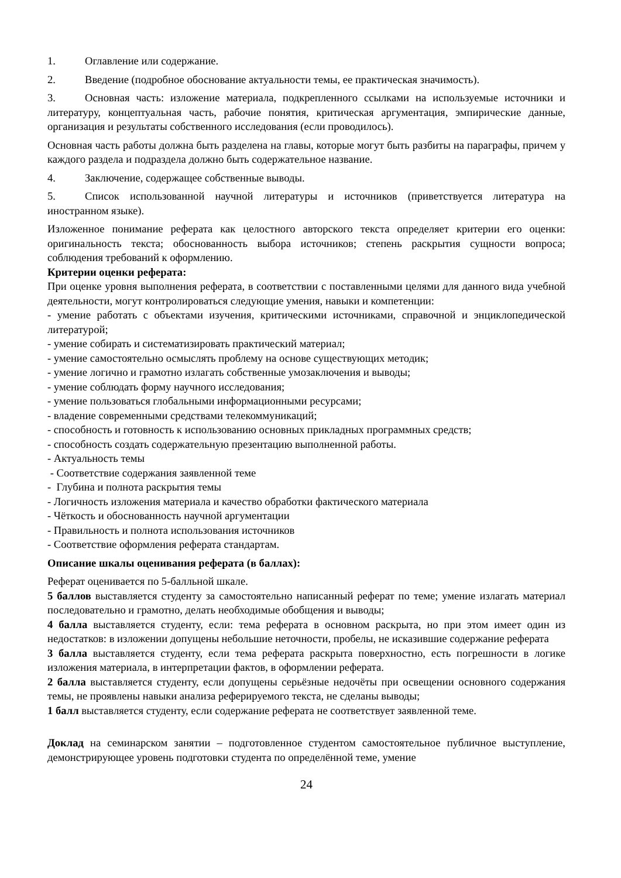1. Оглавление или содержание.
2. Введение (подробное обоснование актуальности темы, ее практическая значимость).
3. Основная часть: изложение материала, подкрепленного ссылками на используемые источники и литературу, концептуальная часть, рабочие понятия, критическая аргументация, эмпирические данные, организация и результаты собственного исследования (если проводилось).
Основная часть работы должна быть разделена на главы, которые могут быть разбиты на параграфы, причем у каждого раздела и подраздела должно быть содержательное название.
4. Заключение, содержащее собственные выводы.
5. Список использованной научной литературы и источников (приветствуется литература на иностранном языке).
Изложенное понимание реферата как целостного авторского текста определяет критерии его оценки: оригинальность текста; обоснованность выбора источников; степень раскрытия сущности вопроса; соблюдения требований к оформлению.
Критерии оценки реферата:
При оценке уровня выполнения реферата, в соответствии с поставленными целями для данного вида учебной деятельности, могут контролироваться следующие умения, навыки и компетенции:
- умение работать с объектами изучения, критическими источниками, справочной и энциклопедической литературой;
- умение собирать и систематизировать практический материал;
- умение самостоятельно осмыслять проблему на основе существующих методик;
- умение логично и грамотно излагать собственные умозаключения и выводы;
- умение соблюдать форму научного исследования;
- умение пользоваться глобальными информационными ресурсами;
- владение современными средствами телекоммуникаций;
- способность и готовность к использованию основных прикладных программных средств;
- способность создать содержательную презентацию выполненной работы.
- Актуальность темы
- Соответствие содержания заявленной теме
- Глубина и полнота раскрытия темы
- Логичность изложения материала и качество обработки фактического материала
- Чёткость и обоснованность научной аргументации
- Правильность и полнота использования источников
- Соответствие оформления реферата стандартам.
Описание шкалы оценивания реферата (в баллах):
Реферат оценивается по 5-балльной шкале.
5 баллов выставляется студенту за самостоятельно написанный реферат по теме; умение излагать материал последовательно и грамотно, делать необходимые обобщения и выводы;
4 балла выставляется студенту, если: тема реферата в основном раскрыта, но при этом имеет один из недостатков: в изложении допущены небольшие неточности, пробелы, не исказившие содержание реферата
3 балла выставляется студенту, если тема реферата раскрыта поверхностно, есть погрешности в логике изложения материала, в интерпретации фактов, в оформлении реферата.
2 балла выставляется студенту, если допущены серьёзные недочёты при освещении основного содержания темы, не проявлены навыки анализа реферируемого текста, не сделаны выводы;
1 балл выставляется студенту, если содержание реферата не соответствует заявленной теме.
Доклад на семинарском занятии – подготовленное студентом самостоятельное публичное выступление, демонстрирующее уровень подготовки студента по определённой теме, умение
24